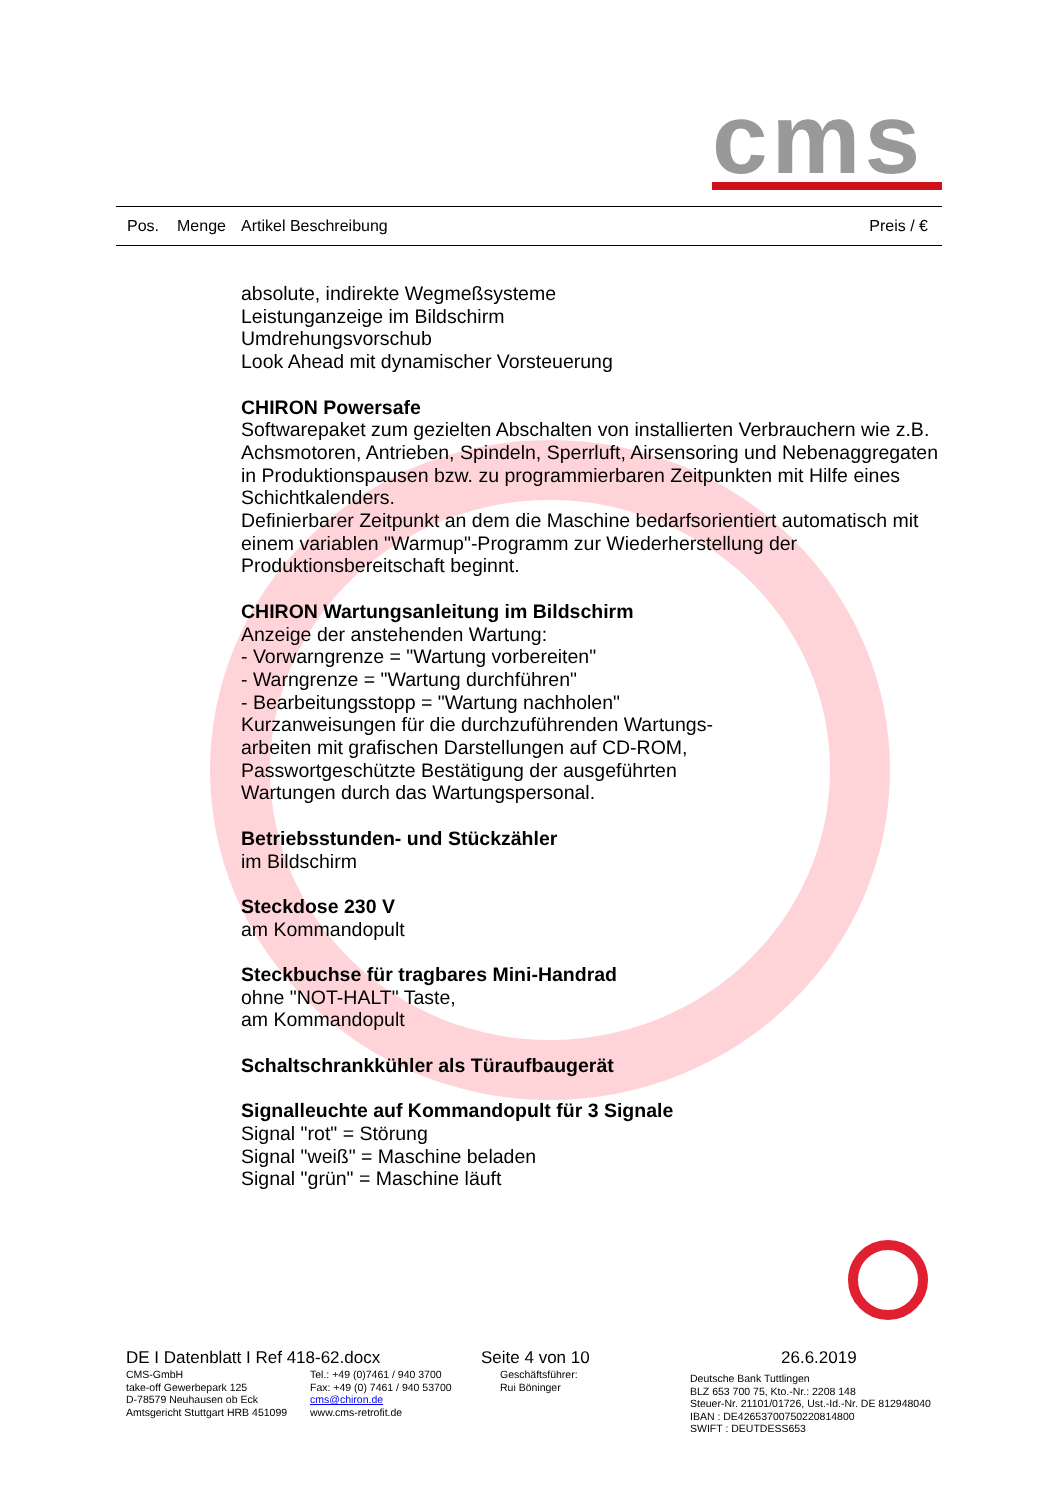cms
Pos. Menge Artikel Beschreibung Preis / €
absolute, indirekte Wegmeßsysteme
Leistunganzeige im Bildschirm
Umdrehungsvorschub
Look Ahead mit dynamischer Vorsteuerung
CHIRON Powersafe
Softwarepaket zum gezielten Abschalten von installierten Verbrauchern wie z.B. Achsmotoren, Antrieben, Spindeln, Sperrluft, Airsensoring und Nebenaggregaten in Produktionspausen bzw. zu programmierbaren Zeitpunkten mit Hilfe eines Schichtkalenders.
Definierbarer Zeitpunkt an dem die Maschine bedarfsorientiert automatisch mit einem variablen "Warmup"-Programm zur Wiederherstellung der Produktionsbereitschaft beginnt.
CHIRON Wartungsanleitung im Bildschirm
Anzeige der anstehenden Wartung:
- Vorwarngrenze = "Wartung vorbereiten"
- Warngrenze = "Wartung durchführen"
- Bearbeitungsstopp = "Wartung nachholen"
Kurzanweisungen für die durchzuführenden Wartungs-
arbeiten mit grafischen Darstellungen auf CD-ROM,
Passwortgeschützte Bestätigung der ausgeführten
Wartungen durch das Wartungspersonal.
Betriebsstunden- und Stückzähler
im Bildschirm
Steckdose 230 V
am Kommandopult
Steckbuchse für tragbares Mini-Handrad
ohne "NOT-HALT" Taste,
am Kommandopult
Schaltschrankkühler als Türaufbaugerät
Signalleuchte auf Kommandopult für 3 Signale
Signal "rot" = Störung
Signal "weiß" = Maschine beladen
Signal "grün" = Maschine läuft
DE I Datenblatt I Ref 418-62.docx Seite 4 von 10 26.6.2019
CMS-GmbH
take-off Gewerbepark 125
D-78579 Neuhausen ob Eck
Amtsgericht Stuttgart HRB 451099
Tel.: +49 (0)7461 / 940 3700
Fax: +49 (0) 7461 / 940 53700
cms@chiron.de
www.cms-retrofit.de
Geschäftsführer:
Rui Böninger
Deutsche Bank Tuttlingen
BLZ 653 700 75, Kto.-Nr.: 2208 148
Steuer-Nr. 21101/01726, Ust.-Id.-Nr. DE 812948040
IBAN : DE42653700750220814800
SWIFT : DEUTDESS653